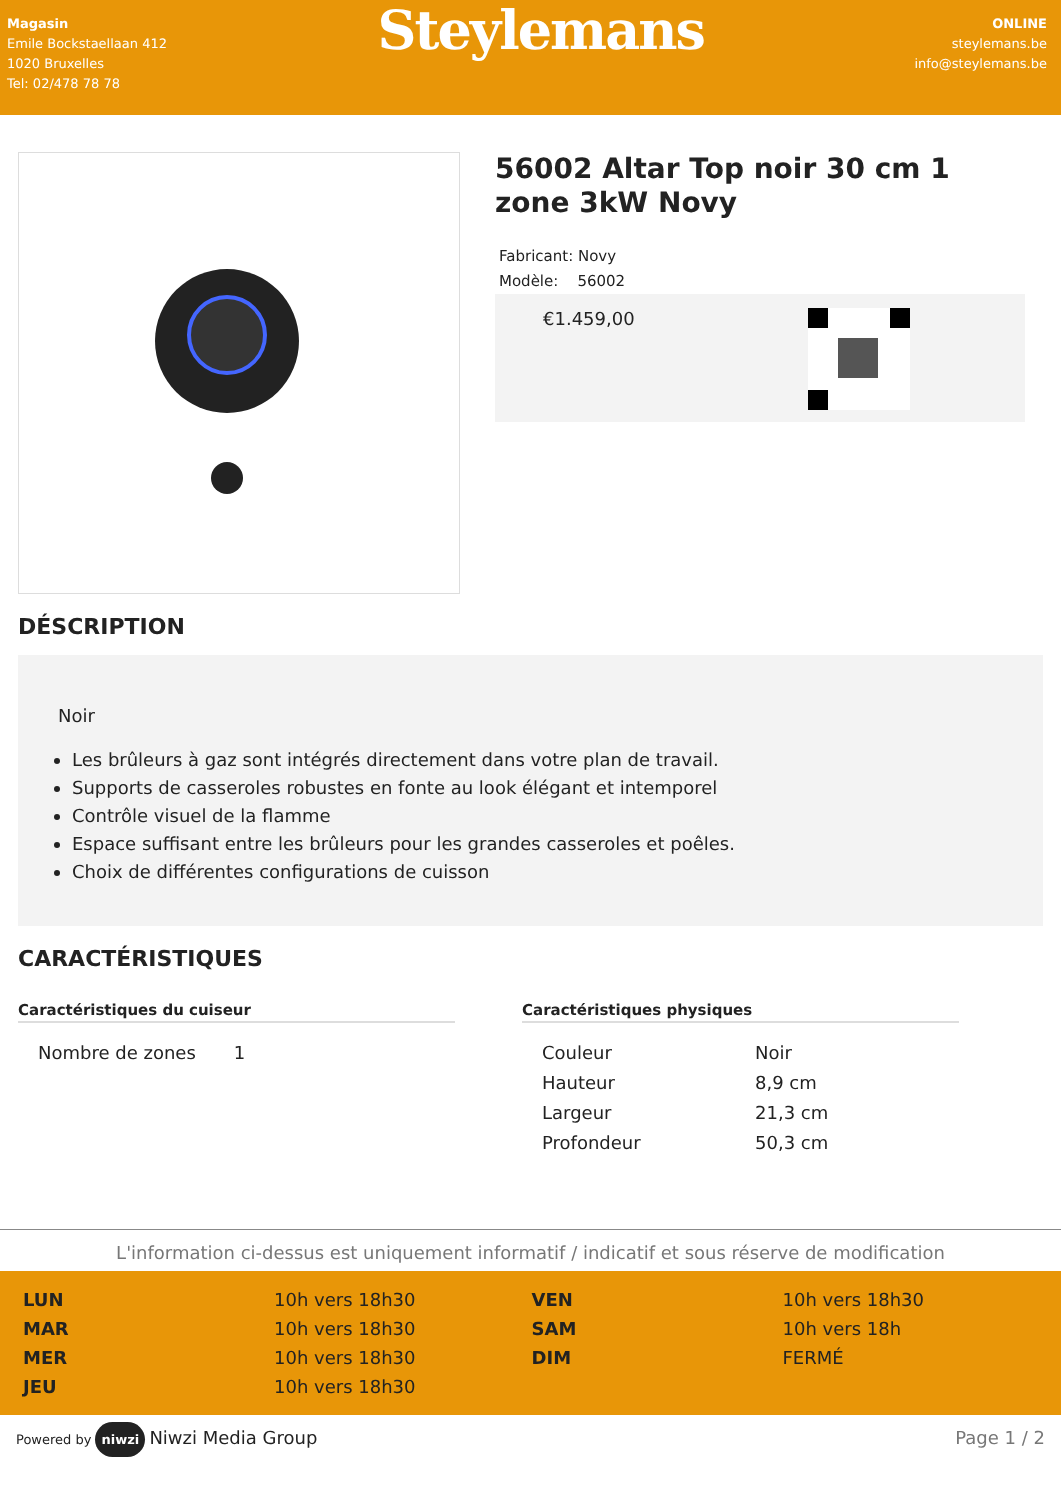Magasin
Emile Bockstaellaan 412
1020 Bruxelles
Tel: 02/478 78 78
Steylemans
ONLINE
steylemans.be
info@steylemans.be
56002 Altar Top noir 30 cm 1 zone 3kW Novy
Fabricant: Novy
Modèle: 56002
€1.459,00
DÉSCRIPTION
Noir
Les brûleurs à gaz sont intégrés directement dans votre plan de travail.
Supports de casseroles robustes en fonte au look élégant et intemporel
Contrôle visuel de la flamme
Espace suffisant entre les brûleurs pour les grandes casseroles et poêles.
Choix de différentes configurations de cuisson
CARACTÉRISTIQUES
Caractéristiques du cuiseur
| Nombre de zones | 1 |
Caractéristiques physiques
| Couleur | Noir |
| Hauteur | 8,9 cm |
| Largeur | 21,3 cm |
| Profondeur | 50,3 cm |
L'information ci-dessus est uniquement informatif / indicatif et sous réserve de modification
| LUN | 10h vers 18h30 |
| MAR | 10h vers 18h30 |
| MER | 10h vers 18h30 |
| JEU | 10h vers 18h30 |
| VEN | 10h vers 18h30 |
| SAM | 10h vers 18h |
| DIM | FERMÉ |
Powered by niwzi Niwzi Media Group
Page 1 / 2